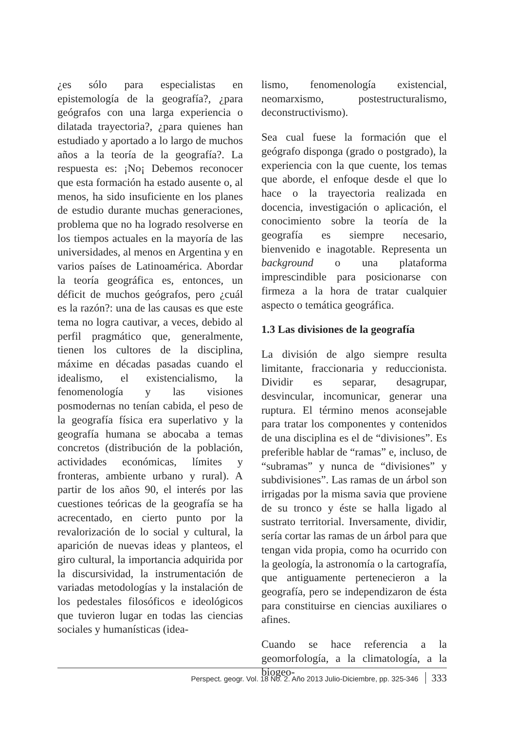¿es sólo para especialistas en epistemología de la geografía?, ¿para geógrafos con una larga experiencia o dilatada trayectoria?, ¿para quienes han estudiado y aportado a lo largo de muchos años a la teoría de la geografía?. La respuesta es: ¡No¡ Debemos reconocer que esta formación ha estado ausente o, al menos, ha sido insuficiente en los planes de estudio durante muchas generaciones, problema que no ha logrado resolverse en los tiempos actuales en la mayoría de las universidades, al menos en Argentina y en varios países de Latinoamérica. Abordar la teoría geográfica es, entonces, un déficit de muchos geógrafos, pero ¿cuál es la razón?: una de las causas es que este tema no logra cautivar, a veces, debido al perfil pragmático que, generalmente, tienen los cultores de la disciplina, máxime en décadas pasadas cuando el idealismo, el existencialismo, la fenomenología y las visiones posmodernas no tenían cabida, el peso de la geografía física era superlativo y la geografía humana se abocaba a temas concretos (distribución de la población, actividades económicas, límites y fronteras, ambiente urbano y rural). A partir de los años 90, el interés por las cuestiones teóricas de la geografía se ha acrecentado, en cierto punto por la revalorización de lo social y cultural, la aparición de nuevas ideas y planteos, el giro cultural, la importancia adquirida por la discursividad, la instrumentación de variadas metodologías y la instalación de los pedestales filosóficos e ideológicos que tuvieron lugar en todas las ciencias sociales y humanísticas (idea-
lismo, fenomenología existencial, neomarxismo, postestructuralismo, deconstructivismo).
Sea cual fuese la formación que el geógrafo disponga (grado o postgrado), la experiencia con la que cuente, los temas que aborde, el enfoque desde el que lo hace o la trayectoria realizada en docencia, investigación o aplicación, el conocimiento sobre la teoría de la geografía es siempre necesario, bienvenido e inagotable. Representa un background o una plataforma imprescindible para posicionarse con firmeza a la hora de tratar cualquier aspecto o temática geográfica.
1.3 Las divisiones de la geografía
La división de algo siempre resulta limitante, fraccionaria y reduccionista. Dividir es separar, desagrupar, desvincular, incomunicar, generar una ruptura. El término menos aconsejable para tratar los componentes y contenidos de una disciplina es el de “divisiones”. Es preferible hablar de “ramas” e, incluso, de “subramas” y nunca de “divisiones” y subdivisiones”. Las ramas de un árbol son irrigadas por la misma savia que proviene de su tronco y éste se halla ligado al sustrato territorial. Inversamente, dividir, sería cortar las ramas de un árbol para que tengan vida propia, como ha ocurrido con la geología, la astronomía o la cartografía, que antiguamente pertenecieron a la geografía, pero se independizaron de ésta para constituirse en ciencias auxiliares o afines.
Cuando se hace referencia a la geomorfología, a la climatología, a la biogeo-
Perspect. geogr. Vol. 18 No. 2. Año 2013 Julio-Diciembre, pp. 325-346 333